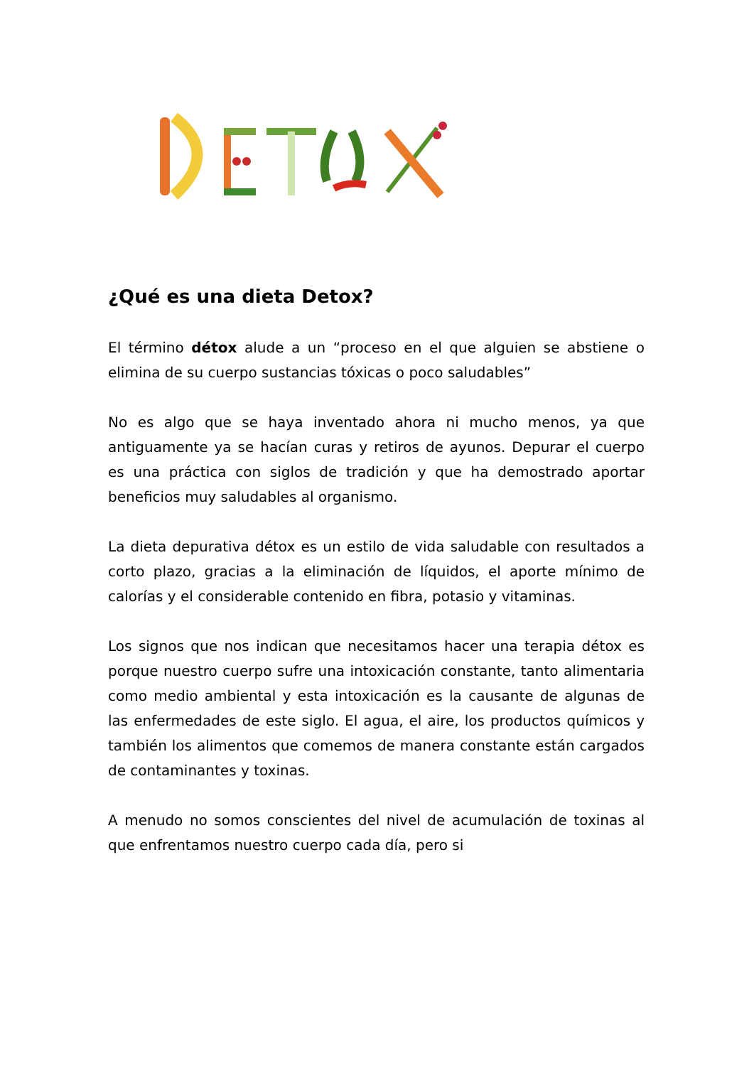¿Qué es una dieta Detox?
El término détox alude a un “proceso en el que alguien se abstiene o elimina de su cuerpo sustancias tóxicas o poco saludables”
No es algo que se haya inventado ahora ni mucho menos, ya que antiguamente ya se hacían curas y retiros de ayunos. Depurar el cuerpo es una práctica con siglos de tradición y que ha demostrado aportar beneficios muy saludables al organismo.
La dieta depurativa détox es un estilo de vida saludable con resultados a corto plazo, gracias a la eliminación de líquidos, el aporte mínimo de calorías y el considerable contenido en fibra, potasio y vitaminas.
Los signos que nos indican que necesitamos hacer una terapia détox es porque nuestro cuerpo sufre una intoxicación constante, tanto alimentaria como medio ambiental y esta intoxicación es la causante de algunas de las enfermedades de este siglo. El agua, el aire, los productos químicos y también los alimentos que comemos de manera constante están cargados de contaminantes y toxinas.
A menudo no somos conscientes del nivel de acumulación de toxinas al que enfrentamos nuestro cuerpo cada día, pero si